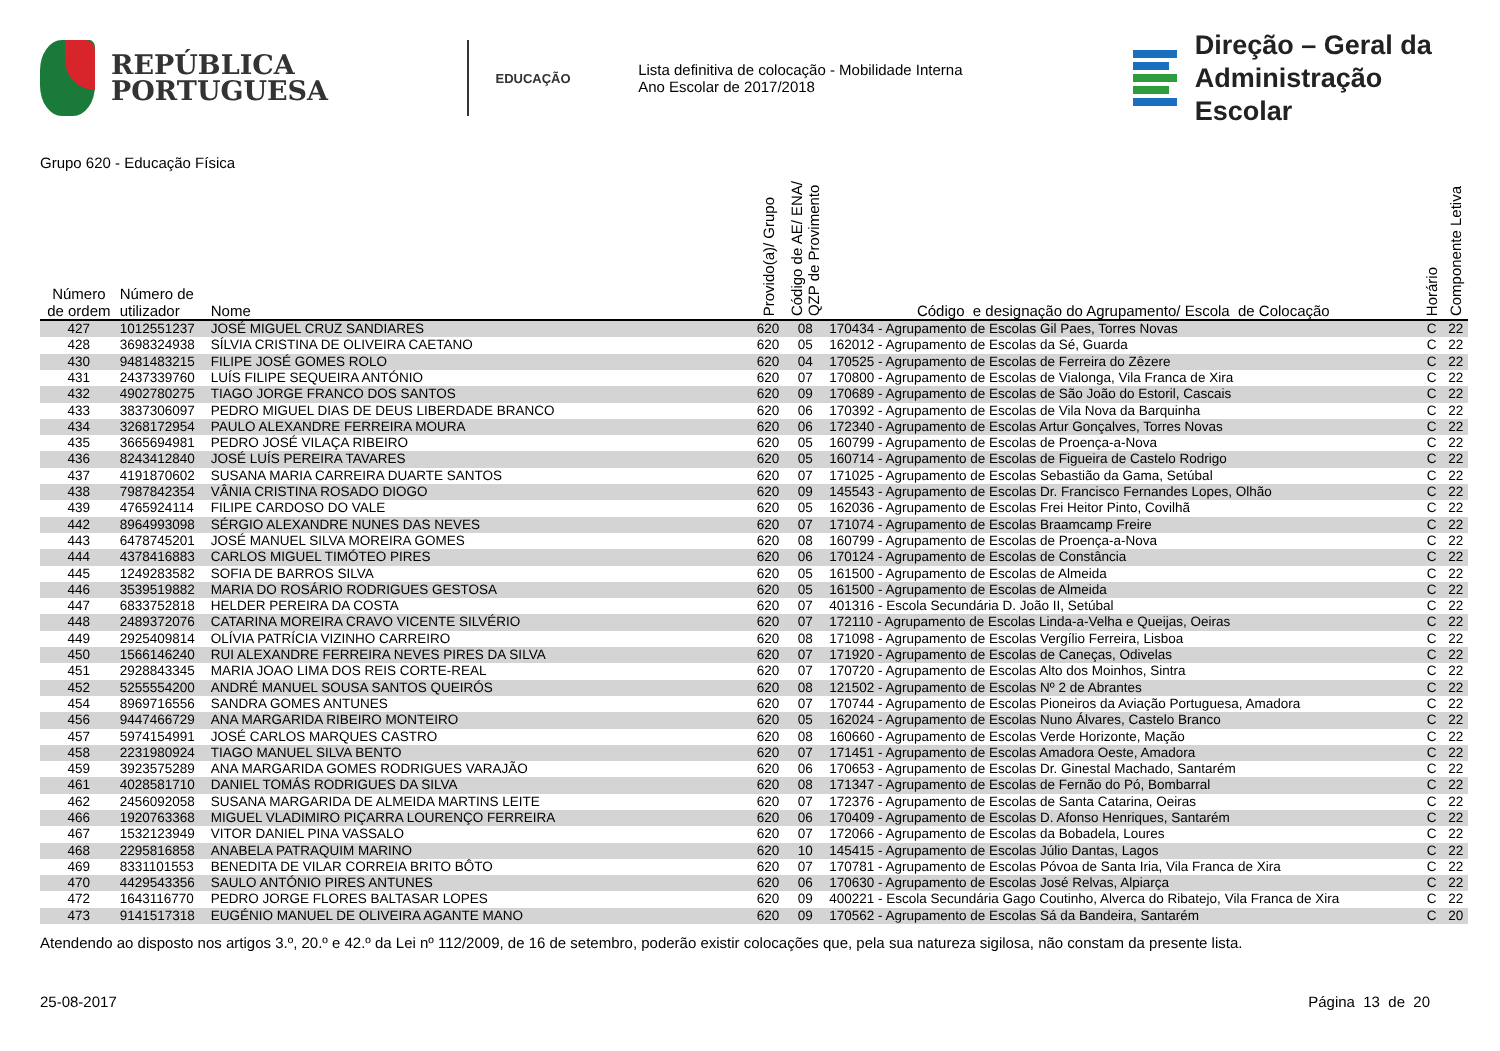REPÚBLICA
PORTUGUESA
EDUCAÇÃO
Lista definitiva de colocação - Mobilidade Interna
Ano Escolar de 2017/2018
Direção – Geral da
Administração Escolar
Grupo 620 - Educação Física
| Número de ordem | Número de utilizador | Nome | Provido(a)/ Grupo | Código de AE/ ENA/ QZP de Provimento | Código e designação do Agrupamento/ Escola de Colocação | Horário | Componente Letiva |
| --- | --- | --- | --- | --- | --- | --- | --- |
| 427 | 1012551237 | JOSÉ MIGUEL CRUZ SANDIARES | 620 | 08 | 170434 - Agrupamento de Escolas Gil Paes, Torres Novas | C | 22 |
| 428 | 3698324938 | SÍLVIA CRISTINA DE OLIVEIRA CAETANO | 620 | 05 | 162012 - Agrupamento de Escolas da Sé, Guarda | C | 22 |
| 430 | 9481483215 | FILIPE JOSÉ GOMES ROLO | 620 | 04 | 170525 - Agrupamento de Escolas de Ferreira do Zêzere | C | 22 |
| 431 | 2437339760 | LUÍS FILIPE SEQUEIRA ANTÓNIO | 620 | 07 | 170800 - Agrupamento de Escolas de Vialonga, Vila Franca de Xira | C | 22 |
| 432 | 4902780275 | TIAGO JORGE FRANCO DOS SANTOS | 620 | 09 | 170689 - Agrupamento de Escolas de São João do Estoril, Cascais | C | 22 |
| 433 | 3837306097 | PEDRO MIGUEL DIAS DE DEUS LIBERDADE BRANCO | 620 | 06 | 170392 - Agrupamento de Escolas de Vila Nova da Barquinha | C | 22 |
| 434 | 3268172954 | PAULO ALEXANDRE FERREIRA MOURA | 620 | 06 | 172340 - Agrupamento de Escolas Artur Gonçalves, Torres Novas | C | 22 |
| 435 | 3665694981 | PEDRO JOSÉ VILAÇA RIBEIRO | 620 | 05 | 160799 - Agrupamento de Escolas de Proença-a-Nova | C | 22 |
| 436 | 8243412840 | JOSÉ LUÍS PEREIRA TAVARES | 620 | 05 | 160714 - Agrupamento de Escolas de Figueira de Castelo Rodrigo | C | 22 |
| 437 | 4191870602 | SUSANA MARIA CARREIRA DUARTE SANTOS | 620 | 07 | 171025 - Agrupamento de Escolas Sebastião da Gama, Setúbal | C | 22 |
| 438 | 7987842354 | VÂNIA CRISTINA ROSADO DIOGO | 620 | 09 | 145543 - Agrupamento de Escolas Dr. Francisco Fernandes Lopes, Olhão | C | 22 |
| 439 | 4765924114 | FILIPE CARDOSO DO VALE | 620 | 05 | 162036 - Agrupamento de Escolas Frei Heitor Pinto, Covilhã | C | 22 |
| 442 | 8964993098 | SÉRGIO ALEXANDRE NUNES DAS NEVES | 620 | 07 | 171074 - Agrupamento de Escolas Braamcamp Freire | C | 22 |
| 443 | 6478745201 | JOSÉ MANUEL SILVA MOREIRA GOMES | 620 | 08 | 160799 - Agrupamento de Escolas de Proença-a-Nova | C | 22 |
| 444 | 4378416883 | CARLOS MIGUEL TIMÓTEO PIRES | 620 | 06 | 170124 - Agrupamento de Escolas de Constância | C | 22 |
| 445 | 1249283582 | SOFIA DE BARROS SILVA | 620 | 05 | 161500 - Agrupamento de Escolas de Almeida | C | 22 |
| 446 | 3539519882 | MARIA DO ROSÁRIO RODRIGUES GESTOSA | 620 | 05 | 161500 - Agrupamento de Escolas de Almeida | C | 22 |
| 447 | 6833752818 | HELDER PEREIRA DA COSTA | 620 | 07 | 401316 - Escola Secundária D. João II, Setúbal | C | 22 |
| 448 | 2489372076 | CATARINA MOREIRA CRAVO VICENTE SILVÉRIO | 620 | 07 | 172110 - Agrupamento de Escolas Linda-a-Velha e Queijas, Oeiras | C | 22 |
| 449 | 2925409814 | OLÍVIA PATRÍCIA VIZINHO CARREIRO | 620 | 08 | 171098 - Agrupamento de Escolas Vergílio Ferreira, Lisboa | C | 22 |
| 450 | 1566146240 | RUI ALEXANDRE FERREIRA NEVES PIRES DA SILVA | 620 | 07 | 171920 - Agrupamento de Escolas de Caneças, Odivelas | C | 22 |
| 451 | 2928843345 | MARIA JOAO LIMA DOS REIS CORTE-REAL | 620 | 07 | 170720 - Agrupamento de Escolas Alto dos Moinhos, Sintra | C | 22 |
| 452 | 5255554200 | ANDRÉ MANUEL SOUSA SANTOS QUEIRÓS | 620 | 08 | 121502 - Agrupamento de Escolas Nº 2 de Abrantes | C | 22 |
| 454 | 8969716556 | SANDRA GOMES ANTUNES | 620 | 07 | 170744 - Agrupamento de Escolas Pioneiros da Aviação Portuguesa, Amadora | C | 22 |
| 456 | 9447466729 | ANA MARGARIDA RIBEIRO MONTEIRO | 620 | 05 | 162024 - Agrupamento de Escolas Nuno Álvares, Castelo Branco | C | 22 |
| 457 | 5974154991 | JOSÉ CARLOS MARQUES CASTRO | 620 | 08 | 160660 - Agrupamento de Escolas Verde Horizonte, Mação | C | 22 |
| 458 | 2231980924 | TIAGO MANUEL SILVA BENTO | 620 | 07 | 171451 - Agrupamento de Escolas Amadora Oeste, Amadora | C | 22 |
| 459 | 3923575289 | ANA MARGARIDA GOMES RODRIGUES VARAJÃO | 620 | 06 | 170653 - Agrupamento de Escolas Dr. Ginestal Machado, Santarém | C | 22 |
| 461 | 4028581710 | DANIEL TOMÁS RODRIGUES DA SILVA | 620 | 08 | 171347 - Agrupamento de Escolas de Fernão do Pó, Bombarral | C | 22 |
| 462 | 2456092058 | SUSANA MARGARIDA DE ALMEIDA MARTINS LEITE | 620 | 07 | 172376 - Agrupamento de Escolas de Santa Catarina, Oeiras | C | 22 |
| 466 | 1920763368 | MIGUEL VLADIMIRO PIÇARRA LOURENÇO FERREIRA | 620 | 06 | 170409 - Agrupamento de Escolas D. Afonso Henriques, Santarém | C | 22 |
| 467 | 1532123949 | VITOR DANIEL PINA VASSALO | 620 | 07 | 172066 - Agrupamento de Escolas da Bobadela, Loures | C | 22 |
| 468 | 2295816858 | ANABELA PATRAQUIM MARINO | 620 | 10 | 145415 - Agrupamento de Escolas Júlio Dantas, Lagos | C | 22 |
| 469 | 8331101553 | BENEDITA DE VILAR CORREIA BRITO BÔTO | 620 | 07 | 170781 - Agrupamento de Escolas Póvoa de Santa Iria, Vila Franca de Xira | C | 22 |
| 470 | 4429543356 | SAULO ANTÓNIO PIRES ANTUNES | 620 | 06 | 170630 - Agrupamento de Escolas José Relvas, Alpiarça | C | 22 |
| 472 | 1643116770 | PEDRO JORGE FLORES BALTASAR LOPES | 620 | 09 | 400221 - Escola Secundária Gago Coutinho, Alverca do Ribatejo, Vila Franca de Xira | C | 22 |
| 473 | 9141517318 | EUGÉNIO MANUEL DE OLIVEIRA AGANTE MANO | 620 | 09 | 170562 - Agrupamento de Escolas Sá da Bandeira, Santarém | C | 20 |
Atendendo ao disposto nos artigos 3.º, 20.º e 42.º da Lei nº 112/2009, de 16 de setembro, poderão existir colocações que, pela sua natureza sigilosa, não constam da presente lista.
25-08-2017 Página 13 de 20